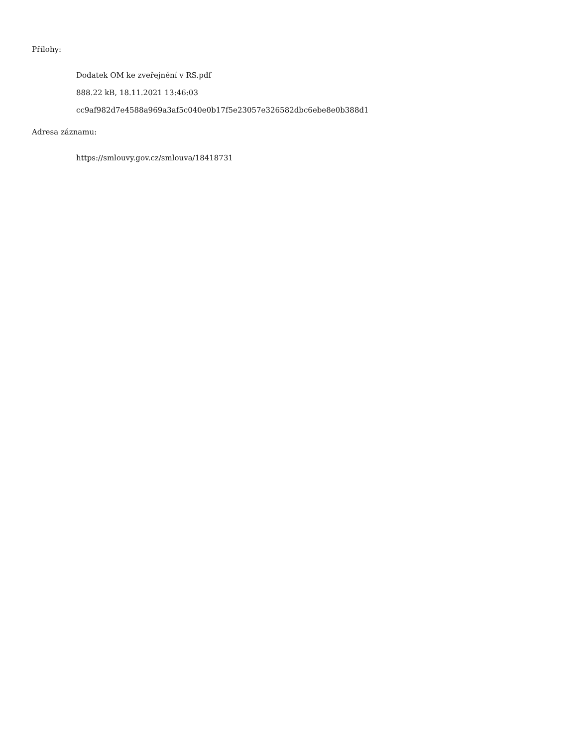Přílohy:
Dodatek OM ke zveřejnění v RS.pdf
888.22 kB, 18.11.2021 13:46:03
cc9af982d7e4588a969a3af5c040e0b17f5e23057e326582dbc6ebe8e0b388d1
Adresa záznamu:
https://smlouvy.gov.cz/smlouva/18418731